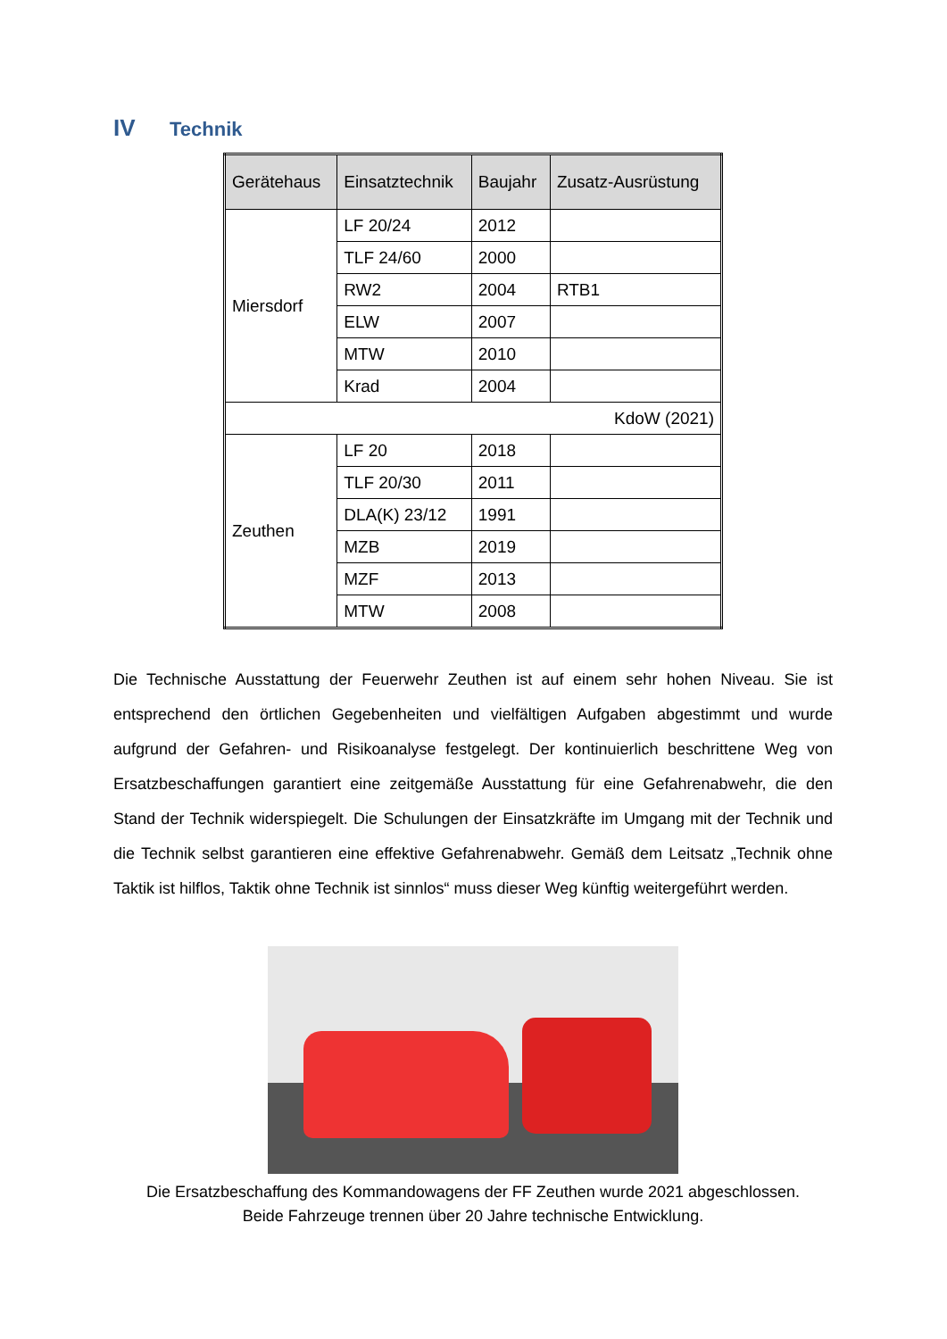IV Technik
| Gerätehaus | Einsatztechnik | Baujahr | Zusatz-Ausrüstung |
| --- | --- | --- | --- |
| Miersdorf | LF 20/24 | 2012 | |
| | TLF 24/60 | 2000 | |
| | RW2 | 2004 | RTB1 |
| | ELW | 2007 | |
| | MTW | 2010 | |
| | Krad | 2004 | |
| KdoW (2021) | | | |
| Zeuthen | LF 20 | 2018 | |
| | TLF 20/30 | 2011 | |
| | DLA(K) 23/12 | 1991 | |
| | MZB | 2019 | |
| | MZF | 2013 | |
| | MTW | 2008 | |
Die Technische Ausstattung der Feuerwehr Zeuthen ist auf einem sehr hohen Niveau. Sie ist entsprechend den örtlichen Gegebenheiten und vielfältigen Aufgaben abgestimmt und wurde aufgrund der Gefahren- und Risikoanalyse festgelegt. Der kontinuierlich beschrittene Weg von Ersatzbeschaffungen garantiert eine zeitgemäße Ausstattung für eine Gefahrenabwehr, die den Stand der Technik widerspiegelt. Die Schulungen der Einsatzkräfte im Umgang mit der Technik und die Technik selbst garantieren eine effektive Gefahrenabwehr. Gemäß dem Leitsatz „Technik ohne Taktik ist hilflos, Taktik ohne Technik ist sinnlos“ muss dieser Weg künftig weitergeführt werden.
Die Ersatzbeschaffung des Kommandowagens der FF Zeuthen wurde 2021 abgeschlossen.
Beide Fahrzeuge trennen über 20 Jahre technische Entwicklung.